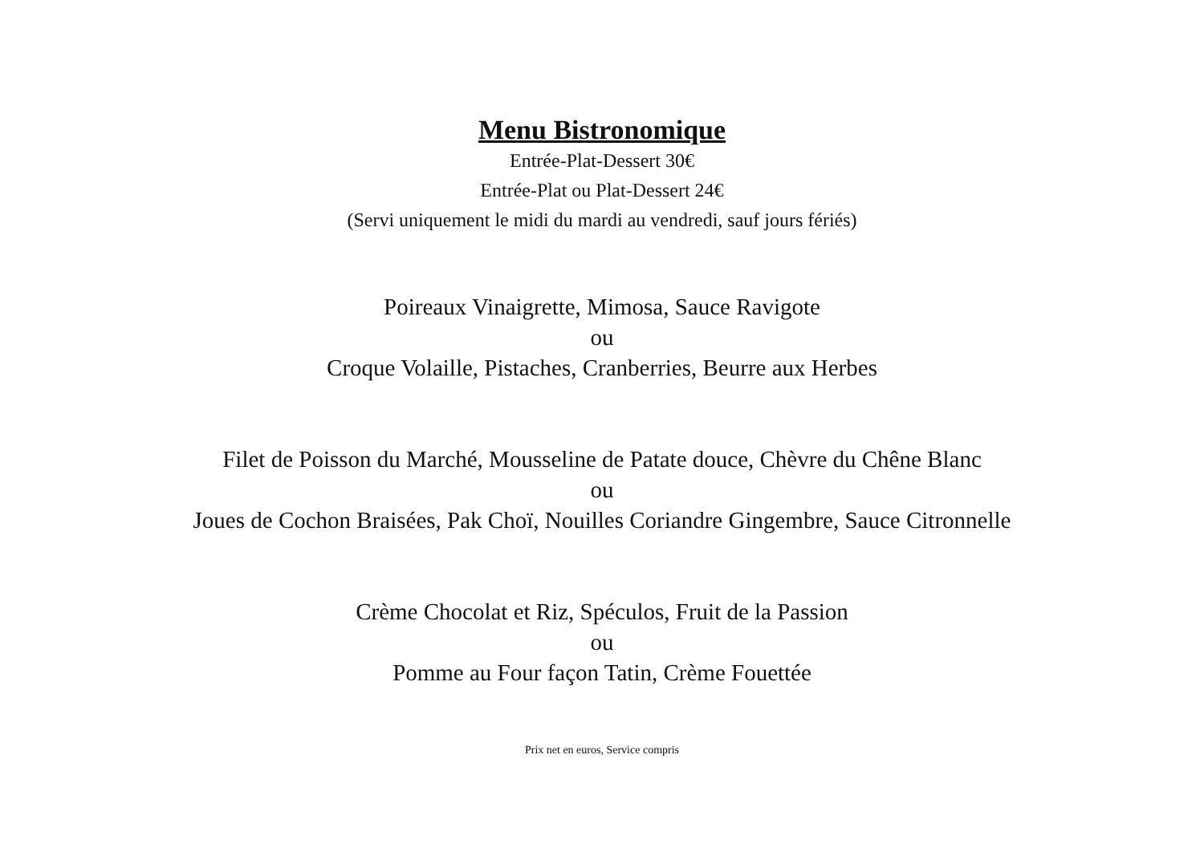Menu Bistronomique
Entrée-Plat-Dessert 30€
Entrée-Plat ou Plat-Dessert 24€
(Servi uniquement le midi du mardi au vendredi, sauf jours fériés)
Poireaux Vinaigrette, Mimosa, Sauce Ravigote
ou
Croque Volaille, Pistaches, Cranberries, Beurre aux Herbes
Filet de Poisson du Marché, Mousseline de Patate douce, Chèvre du Chêne Blanc
ou
Joues de Cochon Braisées, Pak Choï, Nouilles Coriandre Gingembre, Sauce Citronnelle
Crème Chocolat et Riz, Spéculos, Fruit de la Passion
ou
Pomme au Four façon Tatin, Crème Fouettée
Prix net en euros, Service compris